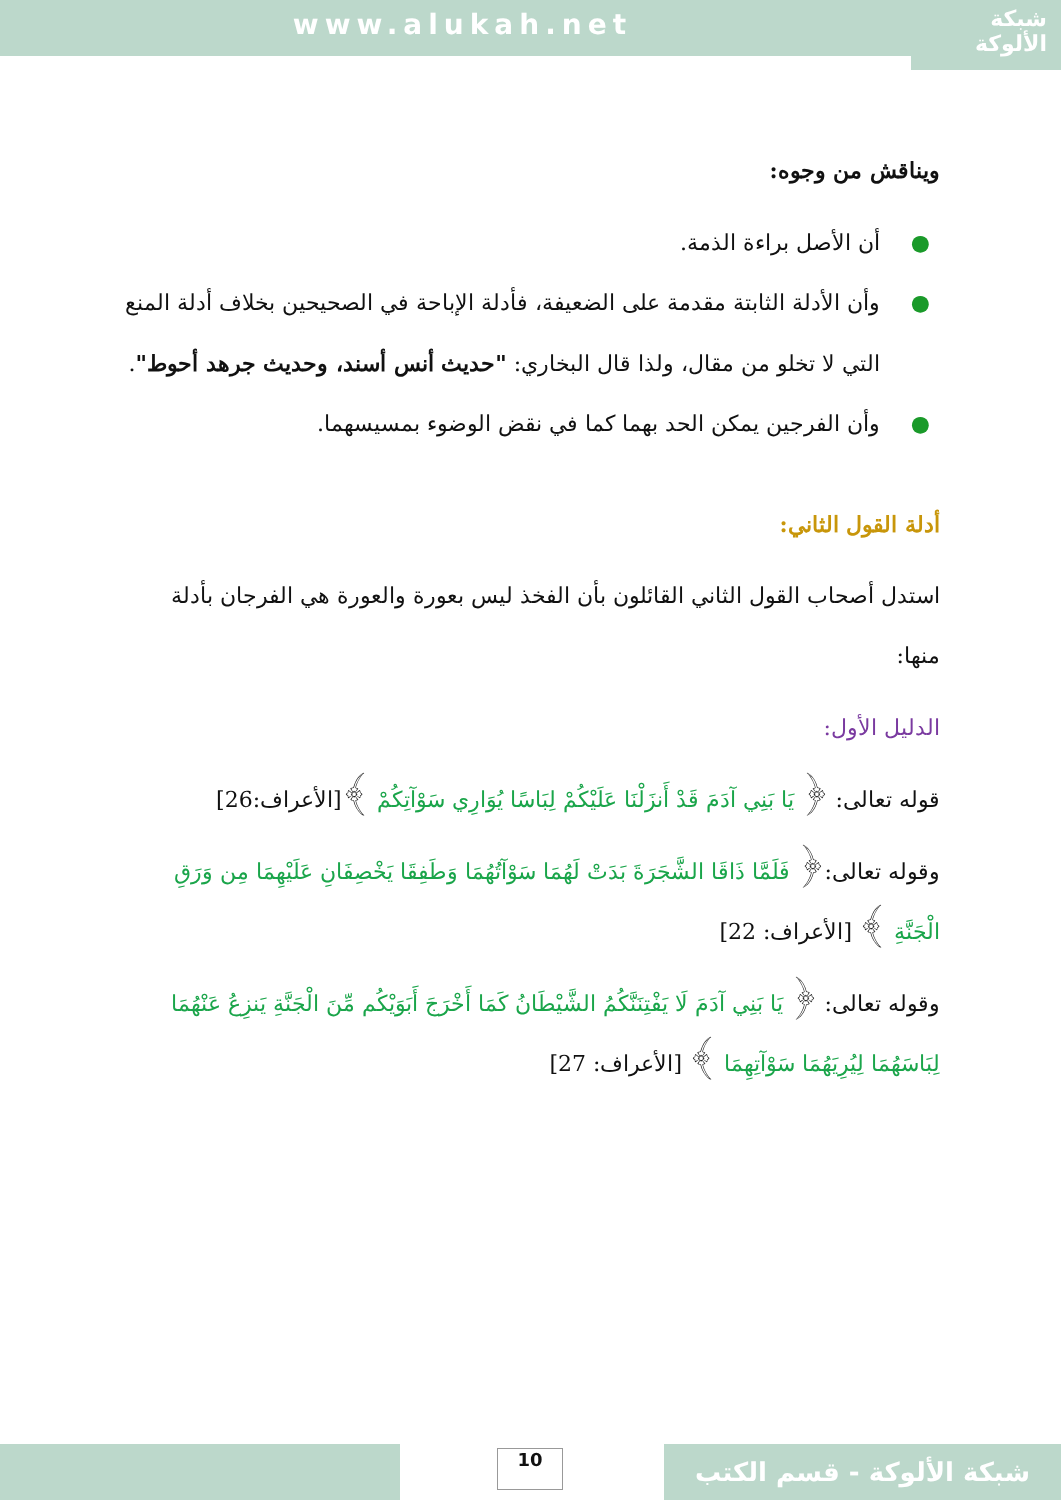www.alukah.net
شبكة
الألوكة
ويناقش من وجوه:
● أن الأصل براءة الذمة.
● وأن الأدلة الثابتة مقدمة على الضعيفة، فأدلة الإباحة في الصحيحين بخلاف أدلة المنع التي لا تخلو من مقال، ولذا قال البخاري: "حديث أنس أسند، وحديث جرهد أحوط".
● وأن الفرجين يمكن الحد بهما كما في نقض الوضوء بمسيسهما.
أدلة القول الثاني:
استدل أصحاب القول الثاني القائلون بأن الفخذ ليس بعورة والعورة هي الفرجان بأدلة منها:
الدليل الأول:
قوله تعالى: ﴿ يَا بَنِي آدَمَ قَدْ أَنزَلْنَا عَلَيْكُمْ لِبَاسًا يُوَارِي سَوْآتِكُمْ ﴾[الأعراف:26]
وقوله تعالى:﴿ فَلَمَّا ذَاقَا الشَّجَرَةَ بَدَتْ لَهُمَا سَوْآتُهُمَا وَطَفِقَا يَخْصِفَانِ عَلَيْهِمَا مِن وَرَقِ الْجَنَّةِ ﴾ [الأعراف: 22]
وقوله تعالى: ﴿ يَا بَنِي آدَمَ لَا يَفْتِنَنَّكُمُ الشَّيْطَانُ كَمَا أَخْرَجَ أَبَوَيْكُم مِّنَ الْجَنَّةِ يَنزِعُ عَنْهُمَا لِبَاسَهُمَا لِيُرِيَهُمَا سَوْآتِهِمَا ﴾ [الأعراف: 27]
10 شبكة الألوكة - قسم الكتب